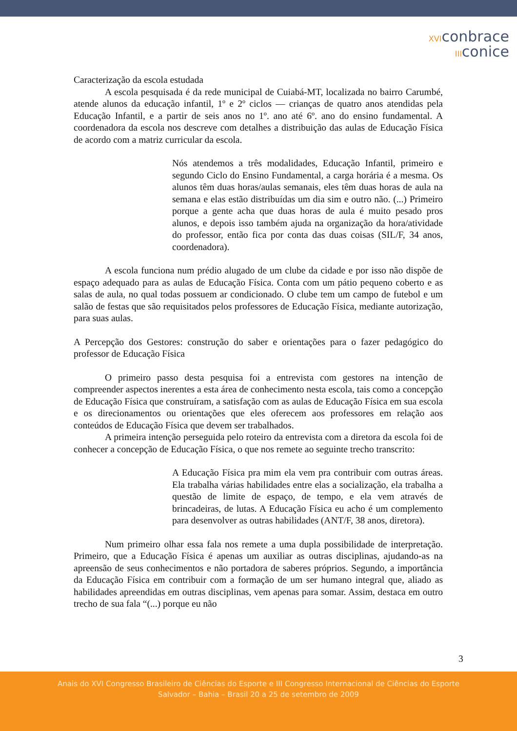XVIconbrace
IIIconice
Caracterização da escola estudada
A escola pesquisada é da rede municipal de Cuiabá-MT, localizada no bairro Carumbé, atende alunos da educação infantil, 1º e 2º ciclos — crianças de quatro anos atendidas pela Educação Infantil, e a partir de seis anos no 1º. ano até 6º. ano do ensino fundamental. A coordenadora da escola nos descreve com detalhes a distribuição das aulas de Educação Física de acordo com a matriz curricular da escola.
Nós atendemos a três modalidades, Educação Infantil, primeiro e segundo Ciclo do Ensino Fundamental, a carga horária é a mesma. Os alunos têm duas horas/aulas semanais, eles têm duas horas de aula na semana e elas estão distribuídas um dia sim e outro não. (...) Primeiro porque a gente acha que duas horas de aula é muito pesado pros alunos, e depois isso também ajuda na organização da hora/atividade do professor, então fica por conta das duas coisas (SIL/F, 34 anos, coordenadora).
A escola funciona num prédio alugado de um clube da cidade e por isso não dispõe de espaço adequado para as aulas de Educação Física. Conta com um pátio pequeno coberto e as salas de aula, no qual todas possuem ar condicionado. O clube tem um campo de futebol e um salão de festas que são requisitados pelos professores de Educação Física, mediante autorização, para suas aulas.
A Percepção dos Gestores: construção do saber e orientações para o fazer pedagógico do professor de Educação Física
O primeiro passo desta pesquisa foi a entrevista com gestores na intenção de compreender aspectos inerentes a esta área de conhecimento nesta escola, tais como a concepção de Educação Física que construíram, a satisfação com as aulas de Educação Física em sua escola e os direcionamentos ou orientações que eles oferecem aos professores em relação aos conteúdos de Educação Física que devem ser trabalhados.
A primeira intenção perseguida pelo roteiro da entrevista com a diretora da escola foi de conhecer a concepção de Educação Física, o que nos remete ao seguinte trecho transcrito:
A Educação Física pra mim ela vem pra contribuir com outras áreas. Ela trabalha várias habilidades entre elas a socialização, ela trabalha a questão de limite de espaço, de tempo, e ela vem através de brincadeiras, de lutas. A Educação Física eu acho é um complemento para desenvolver as outras habilidades (ANT/F, 38 anos, diretora).
Num primeiro olhar essa fala nos remete a uma dupla possibilidade de interpretação. Primeiro, que a Educação Física é apenas um auxiliar as outras disciplinas, ajudando-as na apreensão de seus conhecimentos e não portadora de saberes próprios. Segundo, a importância da Educação Física em contribuir com a formação de um ser humano integral que, aliado as habilidades apreendidas em outras disciplinas, vem apenas para somar. Assim, destaca em outro trecho de sua fala “(...) porque eu não
3
Anais do XVI Congresso Brasileiro de Ciências do Esporte e III Congresso Internacional de Ciências do Esporte
Salvador – Bahia – Brasil 20 a 25 de setembro de 2009